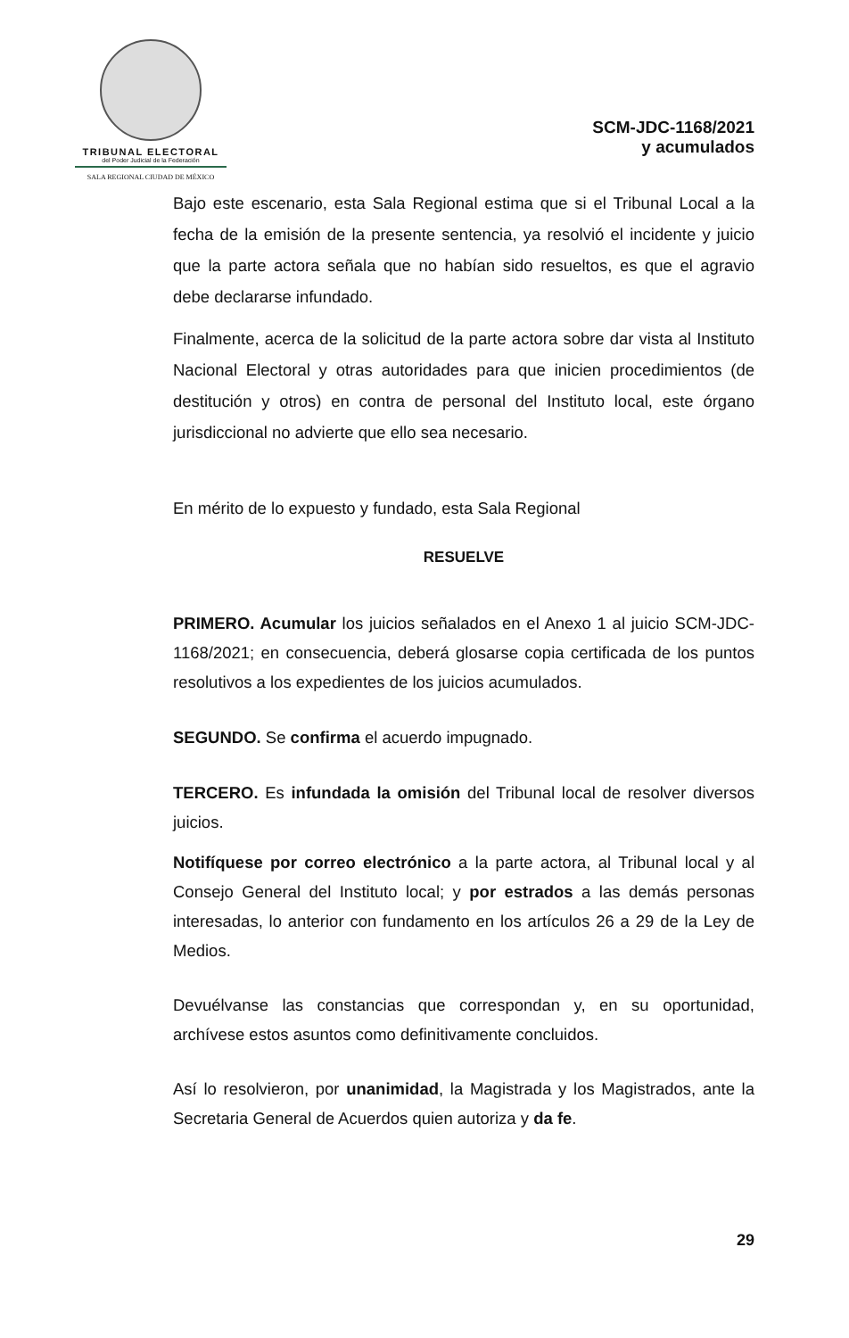TRIBUNAL ELECTORAL
del Poder Judicial de la Federación
SALA REGIONAL CIUDAD DE MÉXICO
SCM-JDC-1168/2021
y acumulados
Bajo este escenario, esta Sala Regional estima que si el Tribunal Local a la fecha de la emisión de la presente sentencia, ya resolvió el incidente y juicio que la parte actora señala que no habían sido resueltos, es que el agravio debe declararse infundado.
Finalmente, acerca de la solicitud de la parte actora sobre dar vista al Instituto Nacional Electoral y otras autoridades para que inicien procedimientos (de destitución y otros) en contra de personal del Instituto local, este órgano jurisdiccional no advierte que ello sea necesario.
En mérito de lo expuesto y fundado, esta Sala Regional
RESUELVE
PRIMERO. Acumular los juicios señalados en el Anexo 1 al juicio SCM-JDC-1168/2021; en consecuencia, deberá glosarse copia certificada de los puntos resolutivos a los expedientes de los juicios acumulados.
SEGUNDO. Se confirma el acuerdo impugnado.
TERCERO. Es infundada la omisión del Tribunal local de resolver diversos juicios.
Notifíquese por correo electrónico a la parte actora, al Tribunal local y al Consejo General del Instituto local; y por estrados a las demás personas interesadas, lo anterior con fundamento en los artículos 26 a 29 de la Ley de Medios.
Devuélvanse las constancias que correspondan y, en su oportunidad, archívese estos asuntos como definitivamente concluidos.
Así lo resolvieron, por unanimidad, la Magistrada y los Magistrados, ante la Secretaria General de Acuerdos quien autoriza y da fe.
29